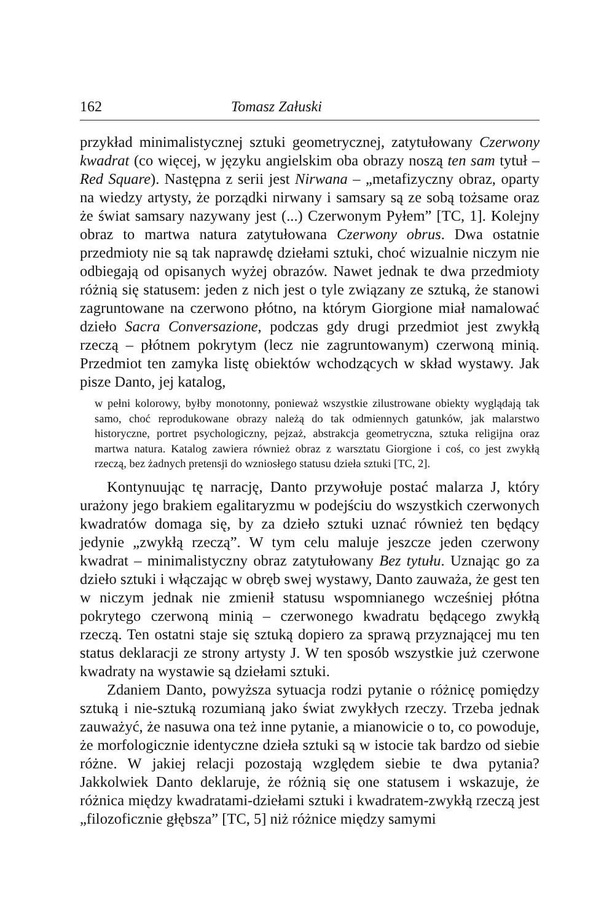162 Tomasz Załuski
przykład minimalistycznej sztuki geometrycznej, zatytułowany Czerwony kwadrat (co więcej, w języku angielskim oba obrazy noszą ten sam tytuł – Red Square). Następna z serii jest Nirwana – „metafizyczny obraz, oparty na wiedzy artysty, że porządki nirwany i samsary są ze sobą tożsame oraz że świat samsary nazywany jest (...) Czerwonym Pyłem” [TC, 1]. Kolejny obraz to martwa natura zatytułowana Czerwony obrus. Dwa ostatnie przedmioty nie są tak naprawdę dziełami sztuki, choć wizualnie niczym nie odbiegają od opisanych wyżej obrazów. Nawet jednak te dwa przedmioty różnią się statusem: jeden z nich jest o tyle związany ze sztuką, że stanowi zagruntowane na czerwono płótno, na którym Giorgione miał namalować dzieło Sacra Conversazione, podczas gdy drugi przedmiot jest zwykłą rzeczą – płótnem pokrytym (lecz nie zagruntowanym) czerwoną minią. Przedmiot ten zamyka listę obiektów wchodzących w skład wystawy. Jak pisze Danto, jej katalog,
w pełni kolorowy, byłby monotonny, ponieważ wszystkie zilustrowane obiekty wyglądają tak samo, choć reprodukowane obrazy należą do tak odmiennych gatunków, jak malarstwo historyczne, portret psychologiczny, pejzaż, abstrakcja geometryczna, sztuka religijna oraz martwa natura. Katalog zawiera również obraz z warsztatu Giorgione i coś, co jest zwykłą rzeczą, bez żadnych pretensji do wzniosłego statusu dzieła sztuki [TC, 2].
Kontynuując tę narrację, Danto przywołuje postać malarza J, który urażony jego brakiem egalitaryzmu w podejściu do wszystkich czerwonych kwadratów domaga się, by za dzieło sztuki uznać również ten będący jedynie „zwykłą rzeczą”. W tym celu maluje jeszcze jeden czerwony kwadrat – minimalistyczny obraz zatytułowany Bez tytułu. Uznając go za dzieło sztuki i włączając w obręb swej wystawy, Danto zauważa, że gest ten w niczym jednak nie zmienił statusu wspomnianego wcześniej płótna pokrytego czerwoną minią – czerwonego kwadratu będącego zwykłą rzeczą. Ten ostatni staje się sztuką dopiero za sprawą przyznającej mu ten status deklaracji ze strony artysty J. W ten sposób wszystkie już czerwone kwadraty na wystawie są dziełami sztuki.
Zdaniem Danto, powyższa sytuacja rodzi pytanie o różnicę pomiędzy sztuką i nie-sztuką rozumianą jako świat zwykłych rzeczy. Trzeba jednak zauważyć, że nasuwa ona też inne pytanie, a mianowicie o to, co powoduje, że morfologicznie identyczne dzieła sztuki są w istocie tak bardzo od siebie różne. W jakiej relacji pozostają względem siebie te dwa pytania? Jakkolwiek Danto deklaruje, że różnią się one statusem i wskazuje, że różnica między kwadratami-dziełami sztuki i kwadratem-zwykłą rzeczą jest „filozoficznie głębsza” [TC, 5] niż różnice między samymi